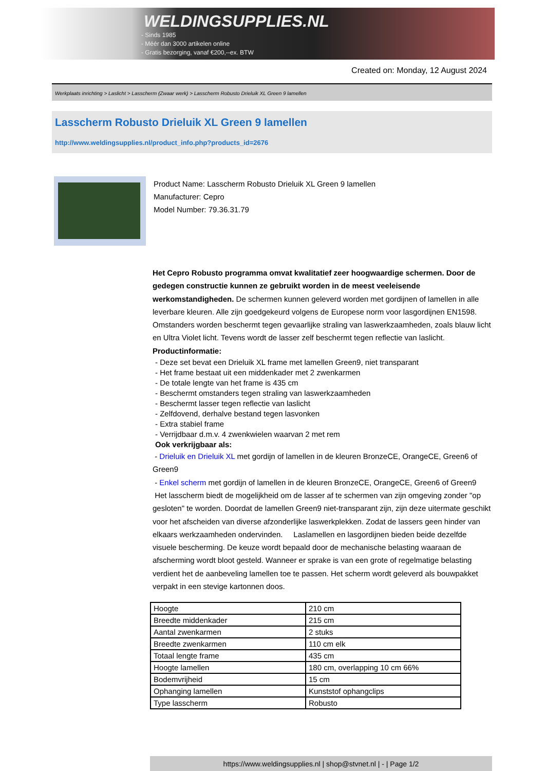WELDINGSUPPLIES.NL
- Sinds 1985
- Méér dan 3000 artikelen online
- Gratis bezorging, vanaf €200,--ex. BTW
Created on: Monday, 12 August 2024
Werkplaats inrichting > Laslicht > Lasscherm (Zwaar werk) > Lasscherm Robusto Drieluik XL Green 9 lamellen
Lasscherm Robusto Drieluik XL Green 9 lamellen
http://www.weldingsupplies.nl/product_info.php?products_id=2676
Product Name: Lasscherm Robusto Drieluik XL Green 9 lamellen
Manufacturer: Cepro
Model Number: 79.36.31.79
Het Cepro Robusto programma omvat kwalitatief zeer hoogwaardige schermen. Door de gedegen constructie kunnen ze gebruikt worden in de meest veeleisende werkomstandigheden. De schermen kunnen geleverd worden met gordijnen of lamellen in alle leverbare kleuren. Alle zijn goedgekeurd volgens de Europese norm voor lasgordijnen EN1598. Omstanders worden beschermt tegen gevaarlijke straling van laswerkzaamheden, zoals blauw licht en Ultra Violet licht. Tevens wordt de lasser zelf beschermt tegen reflectie van laslicht. Productinformatie:
- Deze set bevat een Drieluik XL frame met lamellen Green9, niet transparant
- Het frame bestaat uit een middenkader met 2 zwenkarmen
- De totale lengte van het frame is 435 cm
- Beschermt omstanders tegen straling van laswerkzaamheden
- Beschermt lasser tegen reflectie van laslicht
- Zelfdovend, derhalve bestand tegen lasvonken
- Extra stabiel frame
- Verrijdbaar d.m.v. 4 zwenkwielen waarvan 2 met rem
Ook verkrijgbaar als:
- Drieluik en Drieluik XL met gordijn of lamellen in de kleuren BronzeCE, OrangeCE, Green6 of Green9
- Enkel scherm met gordijn of lamellen in de kleuren BronzeCE, OrangeCE, Green6 of Green9
Het lasscherm biedt de mogelijkheid om de lasser af te schermen van zijn omgeving zonder "op gesloten" te worden. Doordat de lamellen Green9 niet-transparant zijn, zijn deze uitermate geschikt voor het afscheiden van diverse afzonderlijke laswerkplekken. Zodat de lassers geen hinder van elkaars werkzaamheden ondervinden. Laslamellen en lasgordijnen bieden beide dezelfde visuele bescherming. De keuze wordt bepaald door de mechanische belasting waaraan de afscherming wordt bloot gesteld. Wanneer er sprake is van een grote of regelmatige belasting verdient het de aanbeveling lamellen toe te passen. Het scherm wordt geleverd als bouwpakket verpakt in een stevige kartonnen doos.
| Hoogte | 210 cm |
| Breedte middenkader | 215 cm |
| Aantal zwenkarmen | 2 stuks |
| Breedte zwenkarmen | 110 cm elk |
| Totaal lengte frame | 435 cm |
| Hoogte lamellen | 180 cm, overlapping 10 cm 66% |
| Bodemvrijheid | 15 cm |
| Ophanging lamellen | Kunststof ophangclips |
| Type lasscherm | Robusto |
https://www.weldingsupplies.nl | shop@stvnet.nl | - | Page 1/2